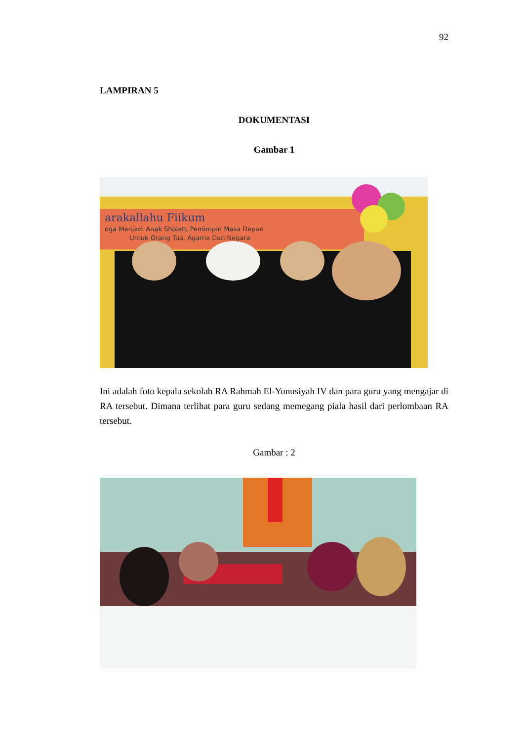92
LAMPIRAN 5
DOKUMENTASI
Gambar 1
arakallahu Fiikum
oga Menjadi Anak Sholeh, Pemimpin Masa Depan
Untuk Orang Tua, Agama Dan Negara
Ini adalah foto kepala sekolah RA Rahmah El-Yunusiyah IV dan para guru yang mengajar di RA tersebut. Dimana terlihat para guru sedang memegang piala hasil dari perlombaan RA tersebut.
Gambar : 2